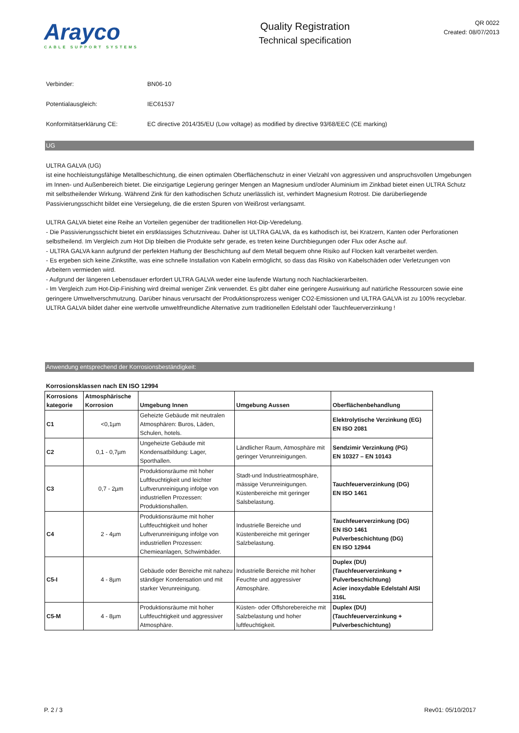Arayco
CABLE SUPPORT SYSTEMS
Quality Registration
Technical specification
QR 0022
Created: 08/07/2013
Verbinder: BN06-10
Potentialausgleich: IEC61537
Konformitätserklärung CE: EC directive 2014/35/EU (Low voltage) as modified by directive 93/68/EEC (CE marking)
UG
ULTRA GALVA (UG)
ist eine hochleistungsfähige Metallbeschichtung, die einen optimalen Oberflächenschutz in einer Vielzahl von aggressiven und anspruchsvollen Umgebungen im Innen- und Außenbereich bietet. Die einzigartige Legierung geringer Mengen an Magnesium und/oder Aluminium im Zinkbad bietet einen ULTRA Schutz mit selbstheilender Wirkung. Während Zink für den kathodischen Schutz unerlässlich ist, verhindert Magnesium Rotrost. Die darüberliegende Passivierungsschicht bildet eine Versiegelung, die die ersten Spuren von Weißrost verlangsamt.
ULTRA GALVA bietet eine Reihe an Vorteilen gegenüber der traditionellen Hot-Dip-Veredelung.
- Die Passivierungsschicht bietet ein erstklassiges Schutzniveau. Daher ist ULTRA GALVA, da es kathodisch ist, bei Kratzern, Kanten oder Perforationen selbstheilend. Im Vergleich zum Hot Dip bleiben die Produkte sehr gerade, es treten keine Durchbiegungen oder Flux oder Asche auf.
- ULTRA GALVA kann aufgrund der perfekten Haftung der Beschichtung auf dem Metall bequem ohne Risiko auf Flocken kalt verarbeitet werden.
- Es ergeben sich keine Zinkstifte, was eine schnelle Installation von Kabeln ermöglicht, so dass das Risiko von Kabelschäden oder Verletzungen von Arbeitern vermieden wird.
- Aufgrund der längeren Lebensdauer erfordert ULTRA GALVA weder eine laufende Wartung noch Nachlackierarbeiten.
- Im Vergleich zum Hot-Dip-Finishing wird dreimal weniger Zink verwendet. Es gibt daher eine geringere Auswirkung auf natürliche Ressourcen sowie eine geringere Umweltverschmutzung. Darüber hinaus verursacht der Produktionsprozess weniger CO2-Emissionen und ULTRA GALVA ist zu 100% recyclebar.
ULTRA GALVA bildet daher eine wertvolle umweltfreundliche Alternative zum traditionellen Edelstahl oder Tauchfeuerverzinkung !
Anwendung entsprechend der Korrosionsbeständigkeit:
Korrosionsklassen nach EN ISO 12994
| Korrosions kategorie | Atmosphärische Korrosion | Umgebung Innen | Umgebung Aussen | Oberflächenbehandlung |
| --- | --- | --- | --- | --- |
| C1 | <0,1µm | Geheizte Gebäude mit neutralen Atmosphären: Buros, Läden, Schulen, hotels. | | Elektrolytische Verzinkung (EG) EN ISO 2081 |
| C2 | 0,1 - 0,7µm | Ungeheizte Gebäude mit Kondensatbildung: Lager, Sporthallen. | Ländlicher Raum, Atmosphäre mit geringer Verunreinigungen. | Sendzimir Verzinkung (PG) EN 10327 – EN 10143 |
| C3 | 0,7 - 2µm | Produktionsräume mit hoher Luftfeuchtigkeit und leichter Luftverunreinigung infolge von industriellen Prozessen: Produktionshallen. | Stadt-und Industrieatmosphäre, mässige Verunreinigungen. Küstenbereiche mit geringer Salsbelastung. | Tauchfeuerverzinkung (DG) EN ISO 1461 |
| C4 | 2 - 4µm | Produktionsräume mit hoher Luftfeuchtigkeit und hoher Luftverunreinigung infolge von industriellen Prozessen: Chemieanlagen, Schwimbäder. | Industrielle Bereiche und Küstenbereiche mit geringer Salzbelastung. | Tauchfeuerverzinkung (DG) EN ISO 1461 Pulverbeschichtung (DG) EN ISO 12944 |
| C5-I | 4 - 8µm | Gebäude oder Bereiche mit nahezu ständiger Kondensation und mit starker Verunreinigung. | Industrielle Bereiche mit hoher Feuchte und aggressiver Atmosphäre. | Duplex (DU) (Tauchfeuerverzinkung + Pulverbeschichtung) Acier inoxydable Edelstahl AISI 316L |
| C5-M | 4 - 8µm | Produktionsräume mit hoher Luftfeuchtigkeit und aggressiver Atmosphäre. | Küsten- oder Offshorebereiche mit Salzbelastung und hoher luftfeuchtigkeit. | Duplex (DU) (Tauchfeuerverzinkung + Pulverbeschichtung) |
P. 2 / 3 Rev01: 05/10/2017